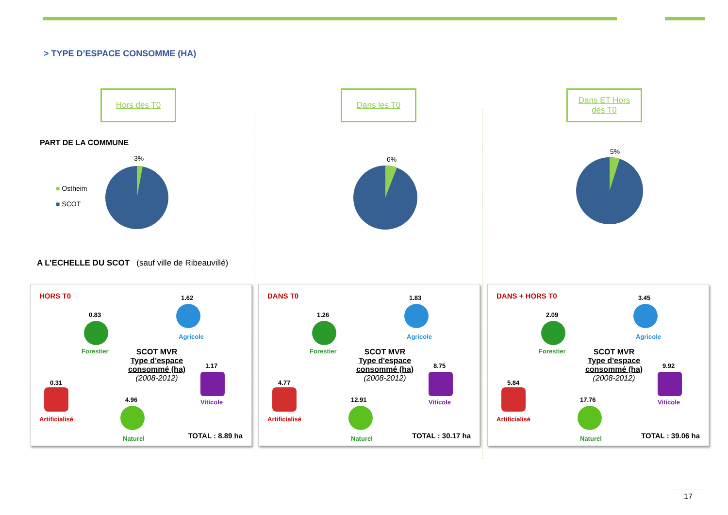> TYPE D’ESPACE CONSOMME (HA)
Hors des T0
PART DE LA COMMUNE
3%
■ Ostheim
■ SCOT
A L’ECHELLE DU SCOT (sauf ville de Ribeauvillé)
Dans les T0
6%
Dans ET Hors
des T0
5%
HORS T0
0.83
Forestier
1.62
Agricole
SCOT MVR
Type d'espace consommé (ha)
(2008-2012)
1.17
Viticole
0.31
Artificialisé
4.96
Naturel TOTAL : 8.89 ha
DANS T0
1.26
Forestier
1.83
Agricole
SCOT MVR
Type d'espace consommé (ha)
(2008-2012)
8.75
Viticole
4.77
Artificialisé
12.91
Naturel TOTAL : 30.17 ha
DANS + HORS T0
2.09
Forestier
3.45
Agricole
SCOT MVR
Type d'espace consommé (ha)
(2008-2012)
9.92
Viticole
5.84
Artificialisé
17.76
Naturel TOTAL : 39.06 ha
17